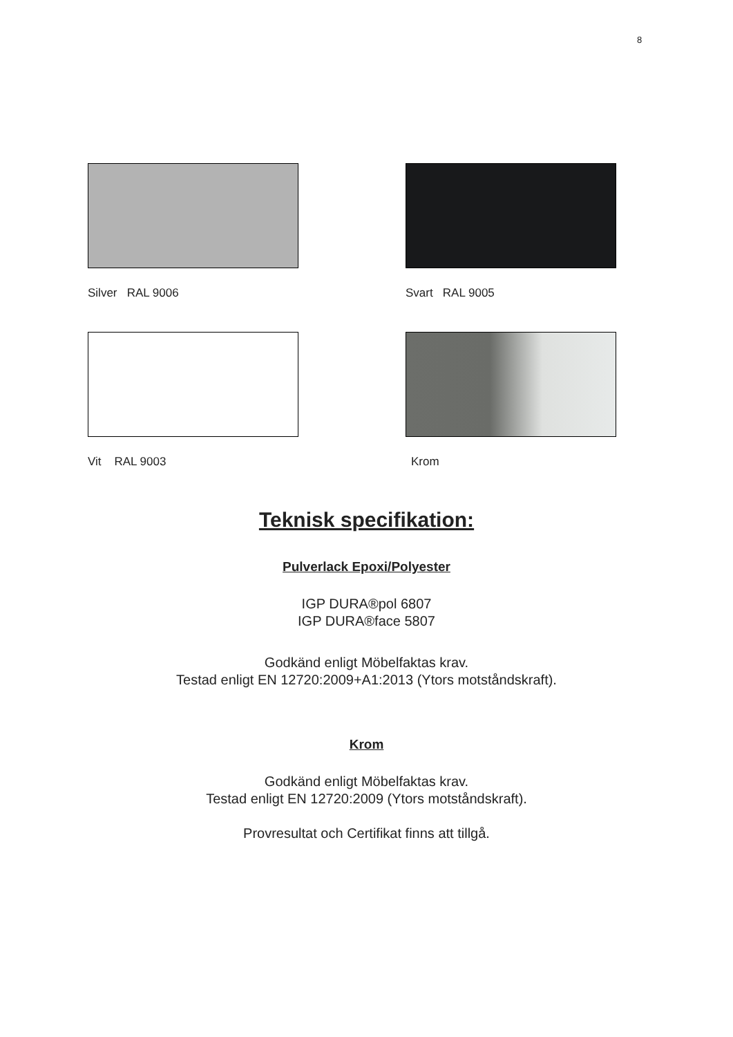8
Silver RAL 9006
Svart RAL 9005
Vit RAL 9003
Krom
Teknisk specifikation:
Pulverlack Epoxi/Polyester
IGP DURA®pol 6807
IGP DURA®face 5807
Godkänd enligt Möbelfaktas krav.
Testad enligt EN 12720:2009+A1:2013 (Ytors motståndskraft).
Krom
Godkänd enligt Möbelfaktas krav.
Testad enligt EN 12720:2009 (Ytors motståndskraft).
Provresultat och Certifikat finns att tillgå.